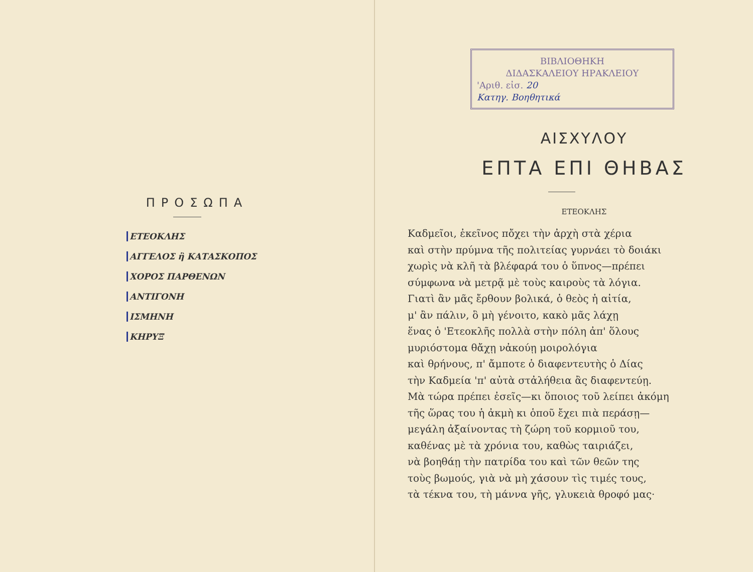ΠΡΟΣΩΠΑ
ΕΤΕΟΚΛΗΣ
ΑΓΓΕΛΟΣ ἢ ΚΑΤΑΣΚΟΠΟΣ
ΧΟΡΟΣ ΠΑΡΘΕΝΩΝ
ΑΝΤΙΓΟΝΗ
ΙΣΜΗΝΗ
ΚΗΡΥΞ
ΒΙΒΛΙΟΘΗΚΗ
ΔΙΔΑΣΚΑΛΕΙΟΥ ΗΡΑΚΛΕΙΟΥ
'Αριθ. εἰσ. 20
Κατηγ. Βοηθητικά
ΑΙΣΧΥΛΟΥ
ΕΠΤΑ ΕΠΙ ΘΗΒΑΣ
ΕΤΕΟΚΛΗΣ
Καδμεῖοι, ἐκεῖνος πὄχει τὴν ἀρχὴ στὰ χέρια
καὶ στὴν πρύμνα τῆς πολιτείας γυρνάει τὸ δοιάκι
χωρὶς νὰ κλῆ τὰ βλέφαρά του ὁ ὕπνος—πρέπει
σύμφωνα νὰ μετρᾷ μὲ τοὺς καιροὺς τὰ λόγια.
Γιατὶ ἂν μᾶς ἔρθουν βολικά, ὁ θεὸς ἡ αἰτία,
μ' ἂν πάλιν, ὃ μὴ γένοιτο, κακὸ μᾶς λάχῃ
ἕνας ὁ 'Ετεοκλῆς πολλὰ στὴν πόλη ἀπ' ὅλους
μυριόστομα θἄχῃ νἀκούῃ μοιρολόγια
καὶ θρήνους, π' ἄμποτε ὁ διαφεντευτὴς ὁ Δίας
τὴν Καδμεία 'π' αὐτὰ στἀλήθεια ἂς διαφεντεύῃ.
Μὰ τώρα πρέπει ἐσεῖς—κι ὅποιος τοῦ λείπει ἀκόμη
τῆς ὥρας του ἡ ἀκμὴ κι ὁποῦ ἔχει πιὰ περάσῃ—
μεγάλη ἀξαίνοντας τὴ ζώρη τοῦ κορμιοῦ του,
καθένας μὲ τὰ χρόνια του, καθὼς ταιριάζει,
νὰ βοηθάῃ τὴν πατρίδα του καὶ τῶν θεῶν της
τοὺς βωμούς, γιὰ νὰ μὴ χάσουν τὶς τιμές τους,
τὰ τέκνα του, τὴ μάννα γῆς, γλυκειὰ θροφό μας·